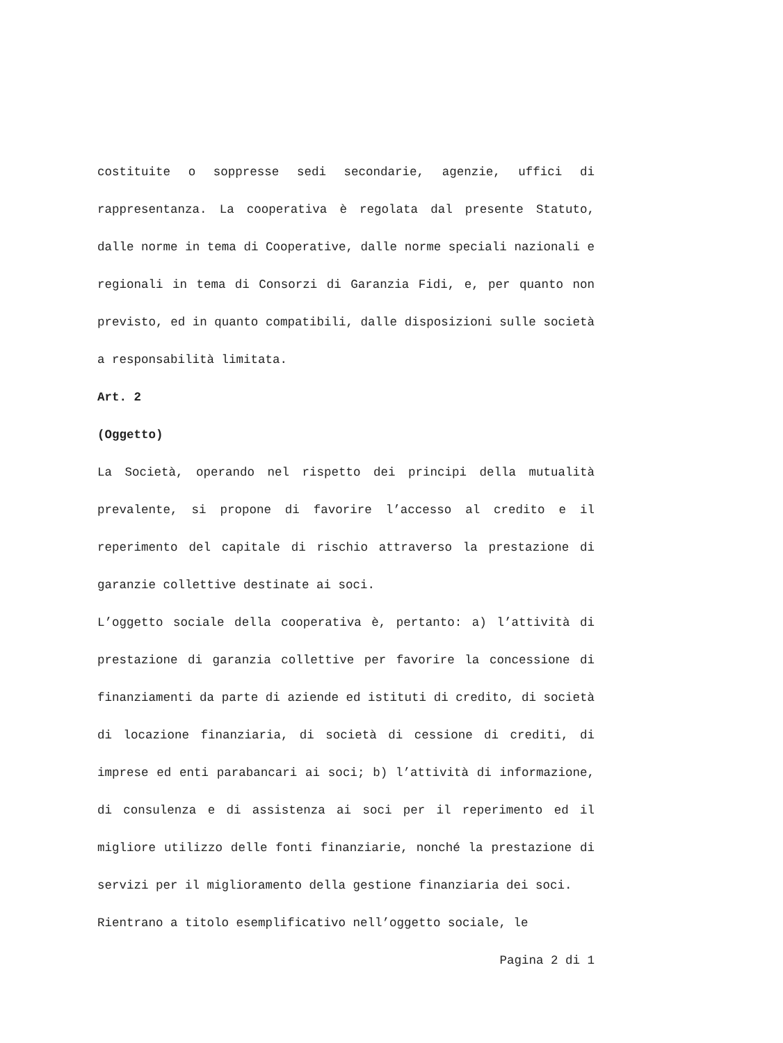costituite o soppresse sedi secondarie, agenzie, uffici di rappresentanza. La cooperativa è regolata dal presente Statuto, dalle norme in tema di Cooperative, dalle norme speciali nazionali e regionali in tema di Consorzi di Garanzia Fidi, e, per quanto non previsto, ed in quanto compatibili, dalle disposizioni sulle società a responsabilità limitata.
Art. 2
(Oggetto)
La Società, operando nel rispetto dei principi della mutualità prevalente, si propone di favorire l’accesso al credito e il reperimento del capitale di rischio attraverso la prestazione di garanzie collettive destinate ai soci.
L’oggetto sociale della cooperativa è, pertanto: a) l’attività di prestazione di garanzia collettive per favorire la concessione di finanziamenti da parte di aziende ed istituti di credito, di società di locazione finanziaria, di società di cessione di crediti, di imprese ed enti parabancari ai soci; b) l’attività di informazione, di consulenza e di assistenza ai soci per il reperimento ed il migliore utilizzo delle fonti finanziarie, nonché la prestazione di servizi per il miglioramento della gestione finanziaria dei soci.
Rientrano a titolo esemplificativo nell’oggetto sociale, le
Pagina 2 di 1